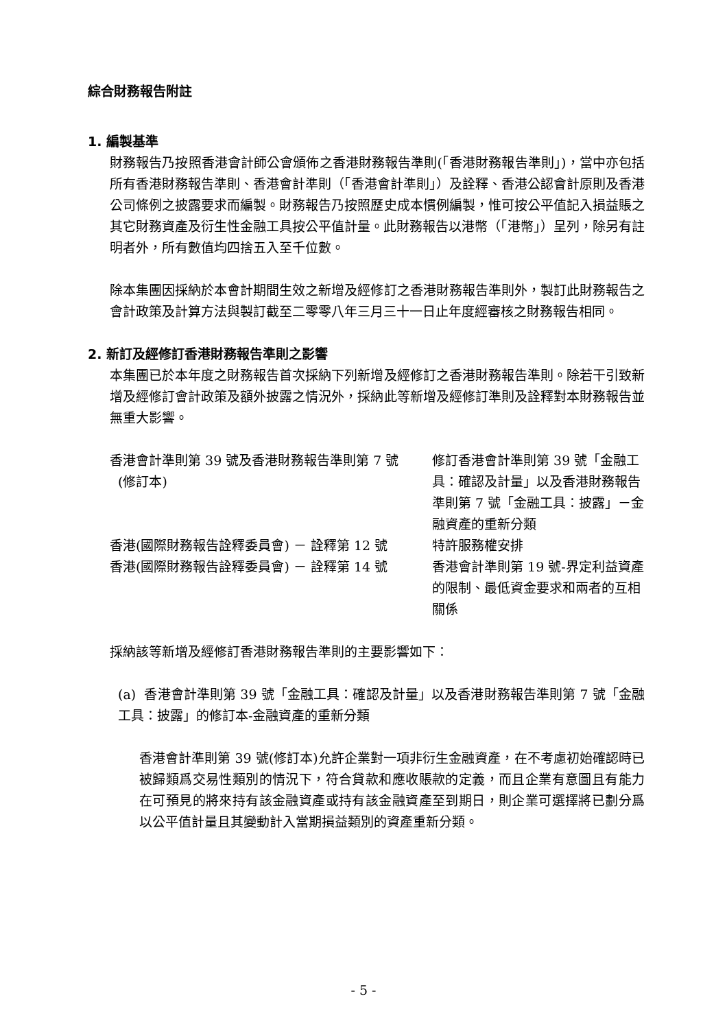綜合財務報告附註
1. 編製基準
財務報告乃按照香港會計師公會頒佈之香港財務報告準則(「香港財務報告準則」)，當中亦包括所有香港財務報告準則、香港會計準則（「香港會計準則」）及詮釋、香港公認會計原則及香港公司條例之披露要求而編製。財務報告乃按照歷史成本慣例編製，惟可按公平值記入損益賬之其它財務資產及衍生性金融工具按公平值計量。此財務報告以港幣（「港幣」）呈列，除另有註明者外，所有數值均四捨五入至千位數。
除本集團因採納於本會計期間生效之新增及經修訂之香港財務報告準則外，製訂此財務報告之會計政策及計算方法與製訂截至二零零八年三月三十一日止年度經審核之財務報告相同。
2. 新訂及經修訂香港財務報告準則之影響
本集團已於本年度之財務報告首次採納下列新增及經修訂之香港財務報告準則。除若干引致新增及經修訂會計政策及額外披露之情況外，採納此等新增及經修訂準則及詮釋對本財務報告並無重大影響。
| 香港會計準則第 39 號及香港財務報告準則第 7 號 (修訂本) | 修訂香港會計準則第 39 號「金融工具：確認及計量」以及香港財務報告準則第 7 號「金融工具：披露」－金融資產的重新分類 |
| 香港(國際財務報告詮釋委員會) － 詮釋第 12 號 | 特許服務權安排 |
| 香港(國際財務報告詮釋委員會) － 詮釋第 14 號 | 香港會計準則第 19 號-界定利益資產的限制、最低資金要求和兩者的互相關係 |
採納該等新增及經修訂香港財務報告準則的主要影響如下：
(a) 香港會計準則第 39 號「金融工具：確認及計量」以及香港財務報告準則第 7 號「金融工具：披露」的修訂本-金融資產的重新分類
香港會計準則第 39 號(修訂本)允許企業對一項非衍生金融資產，在不考慮初始確認時已被歸類爲交易性類別的情況下，符合貸款和應收賬款的定義，而且企業有意圖且有能力在可預見的將來持有該金融資產或持有該金融資產至到期日，則企業可選擇將已劃分爲以公平值計量且其變動計入當期損益類別的資產重新分類。
- 5 -